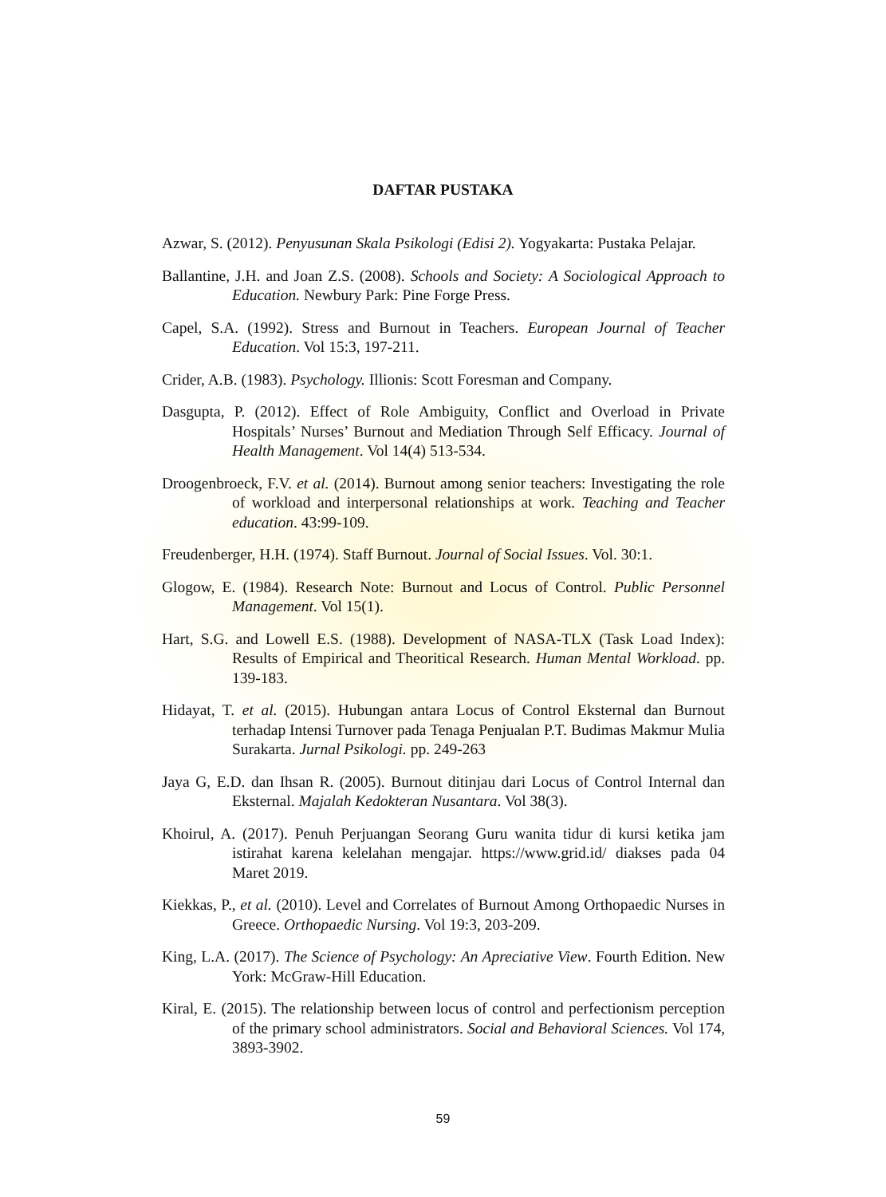DAFTAR PUSTAKA
Azwar, S. (2012). Penyusunan Skala Psikologi (Edisi 2). Yogyakarta: Pustaka Pelajar.
Ballantine, J.H. and Joan Z.S. (2008). Schools and Society: A Sociological Approach to Education. Newbury Park: Pine Forge Press.
Capel, S.A. (1992). Stress and Burnout in Teachers. European Journal of Teacher Education. Vol 15:3, 197-211.
Crider, A.B. (1983). Psychology. Illionis: Scott Foresman and Company.
Dasgupta, P. (2012). Effect of Role Ambiguity, Conflict and Overload in Private Hospitals’ Nurses’ Burnout and Mediation Through Self Efficacy. Journal of Health Management. Vol 14(4) 513-534.
Droogenbroeck, F.V. et al. (2014). Burnout among senior teachers: Investigating the role of workload and interpersonal relationships at work. Teaching and Teacher education. 43:99-109.
Freudenberger, H.H. (1974). Staff Burnout. Journal of Social Issues. Vol. 30:1.
Glogow, E. (1984). Research Note: Burnout and Locus of Control. Public Personnel Management. Vol 15(1).
Hart, S.G. and Lowell E.S. (1988). Development of NASA-TLX (Task Load Index): Results of Empirical and Theoritical Research. Human Mental Workload. pp. 139-183.
Hidayat, T. et al. (2015). Hubungan antara Locus of Control Eksternal dan Burnout terhadap Intensi Turnover pada Tenaga Penjualan P.T. Budimas Makmur Mulia Surakarta. Jurnal Psikologi. pp. 249-263
Jaya G, E.D. dan Ihsan R. (2005). Burnout ditinjau dari Locus of Control Internal dan Eksternal. Majalah Kedokteran Nusantara. Vol 38(3).
Khoirul, A. (2017). Penuh Perjuangan Seorang Guru wanita tidur di kursi ketika jam istirahat karena kelelahan mengajar. https://www.grid.id/ diakses pada 04 Maret 2019.
Kiekkas, P., et al. (2010). Level and Correlates of Burnout Among Orthopaedic Nurses in Greece. Orthopaedic Nursing. Vol 19:3, 203-209.
King, L.A. (2017). The Science of Psychology: An Apreciative View. Fourth Edition. New York: McGraw-Hill Education.
Kiral, E. (2015). The relationship between locus of control and perfectionism perception of the primary school administrators. Social and Behavioral Sciences. Vol 174, 3893-3902.
59